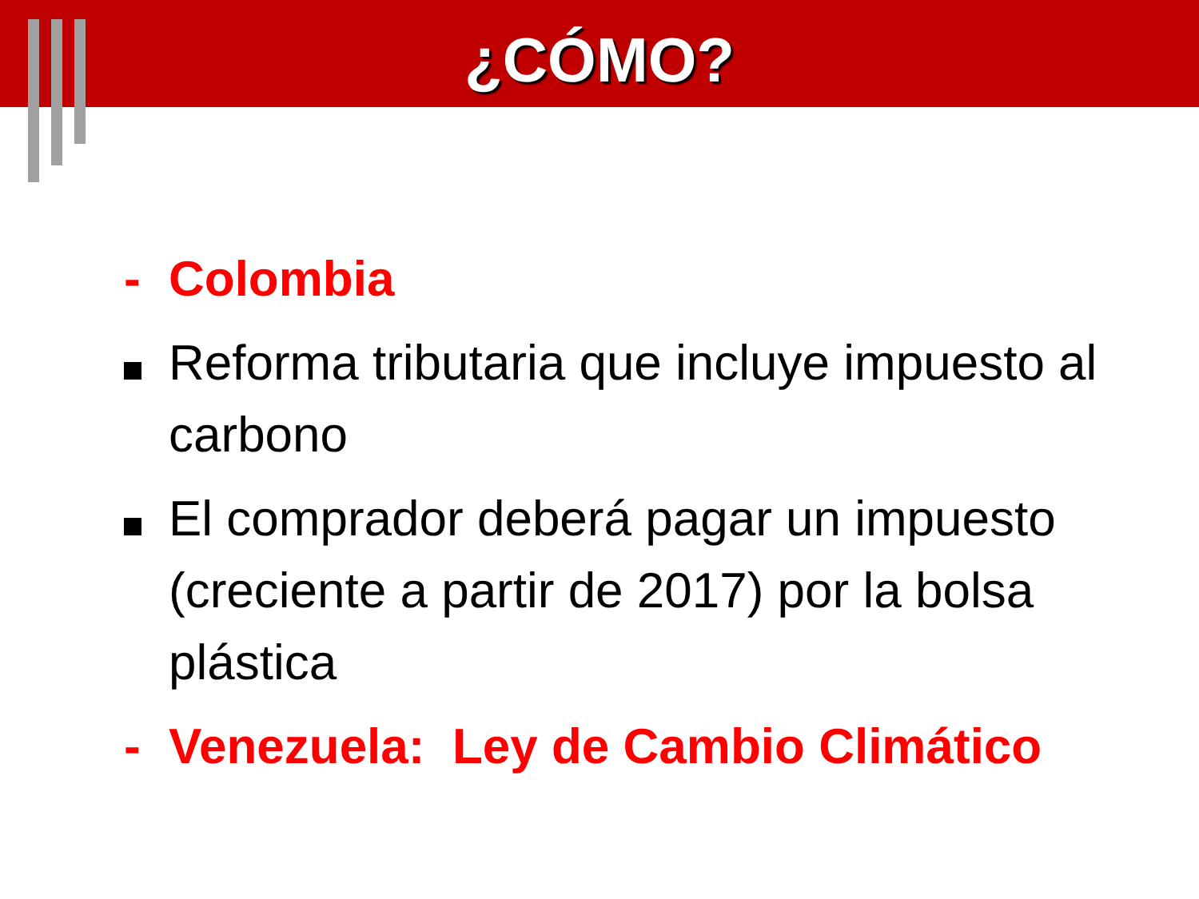¿CÓMO?
- Colombia
Reforma tributaria que incluye impuesto al carbono
El comprador deberá pagar un impuesto (creciente a partir de 2017) por la bolsa plástica
- Venezuela: Ley de Cambio Climático